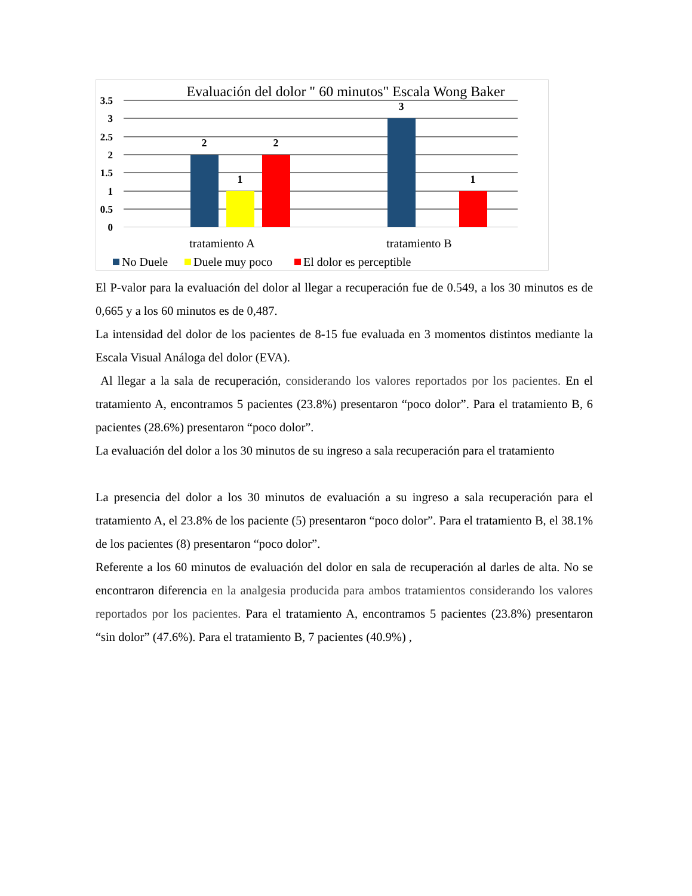Evaluación del dolor " 60 minutos" Escala Wong Baker
3.5
3
2.5
2
1.5
1
0.5
0
2
1
2
3
1
tratamiento A
tratamiento B
No Duele
Duele muy poco
El dolor es perceptible
El P-valor para la evaluación del dolor al llegar a recuperación fue de 0.549, a los 30 minutos es de 0,665 y a los 60 minutos es de 0,487.
La intensidad del dolor de los pacientes de 8-15 fue evaluada en 3 momentos distintos mediante la Escala Visual Análoga del dolor (EVA).
Al llegar a la sala de recuperación, considerando los valores reportados por los pacientes. En el tratamiento A, encontramos 5 pacientes (23.8%) presentaron “poco dolor”. Para el tratamiento B, 6 pacientes (28.6%) presentaron “poco dolor”.
La evaluación del dolor a los 30 minutos de su ingreso a sala recuperación para el tratamiento
La presencia del dolor a los 30 minutos de evaluación a su ingreso a sala recuperación para el tratamiento A, el 23.8% de los paciente (5) presentaron “poco dolor”. Para el tratamiento B, el 38.1% de los pacientes (8) presentaron “poco dolor”.
Referente a los 60 minutos de evaluación del dolor en sala de recuperación al darles de alta. No se encontraron diferencia en la analgesia producida para ambos tratamientos considerando los valores reportados por los pacientes. Para el tratamiento A, encontramos 5 pacientes (23.8%) presentaron “sin dolor” (47.6%). Para el tratamiento B, 7 pacientes (40.9%) ,